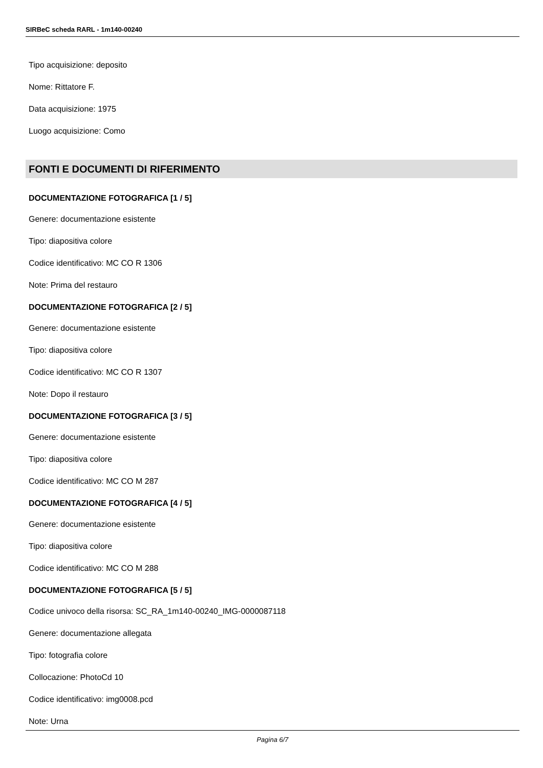SIRBeC scheda RARL - 1m140-00240
Tipo acquisizione: deposito
Nome: Rittatore F.
Data acquisizione: 1975
Luogo acquisizione: Como
FONTI E DOCUMENTI DI RIFERIMENTO
DOCUMENTAZIONE FOTOGRAFICA [1 / 5]
Genere: documentazione esistente
Tipo: diapositiva colore
Codice identificativo: MC CO R 1306
Note: Prima del restauro
DOCUMENTAZIONE FOTOGRAFICA [2 / 5]
Genere: documentazione esistente
Tipo: diapositiva colore
Codice identificativo: MC CO R 1307
Note: Dopo il restauro
DOCUMENTAZIONE FOTOGRAFICA [3 / 5]
Genere: documentazione esistente
Tipo: diapositiva colore
Codice identificativo: MC CO M 287
DOCUMENTAZIONE FOTOGRAFICA [4 / 5]
Genere: documentazione esistente
Tipo: diapositiva colore
Codice identificativo: MC CO M 288
DOCUMENTAZIONE FOTOGRAFICA [5 / 5]
Codice univoco della risorsa: SC_RA_1m140-00240_IMG-0000087118
Genere: documentazione allegata
Tipo: fotografia colore
Collocazione: PhotoCd 10
Codice identificativo: img0008.pcd
Note: Urna
Pagina 6/7